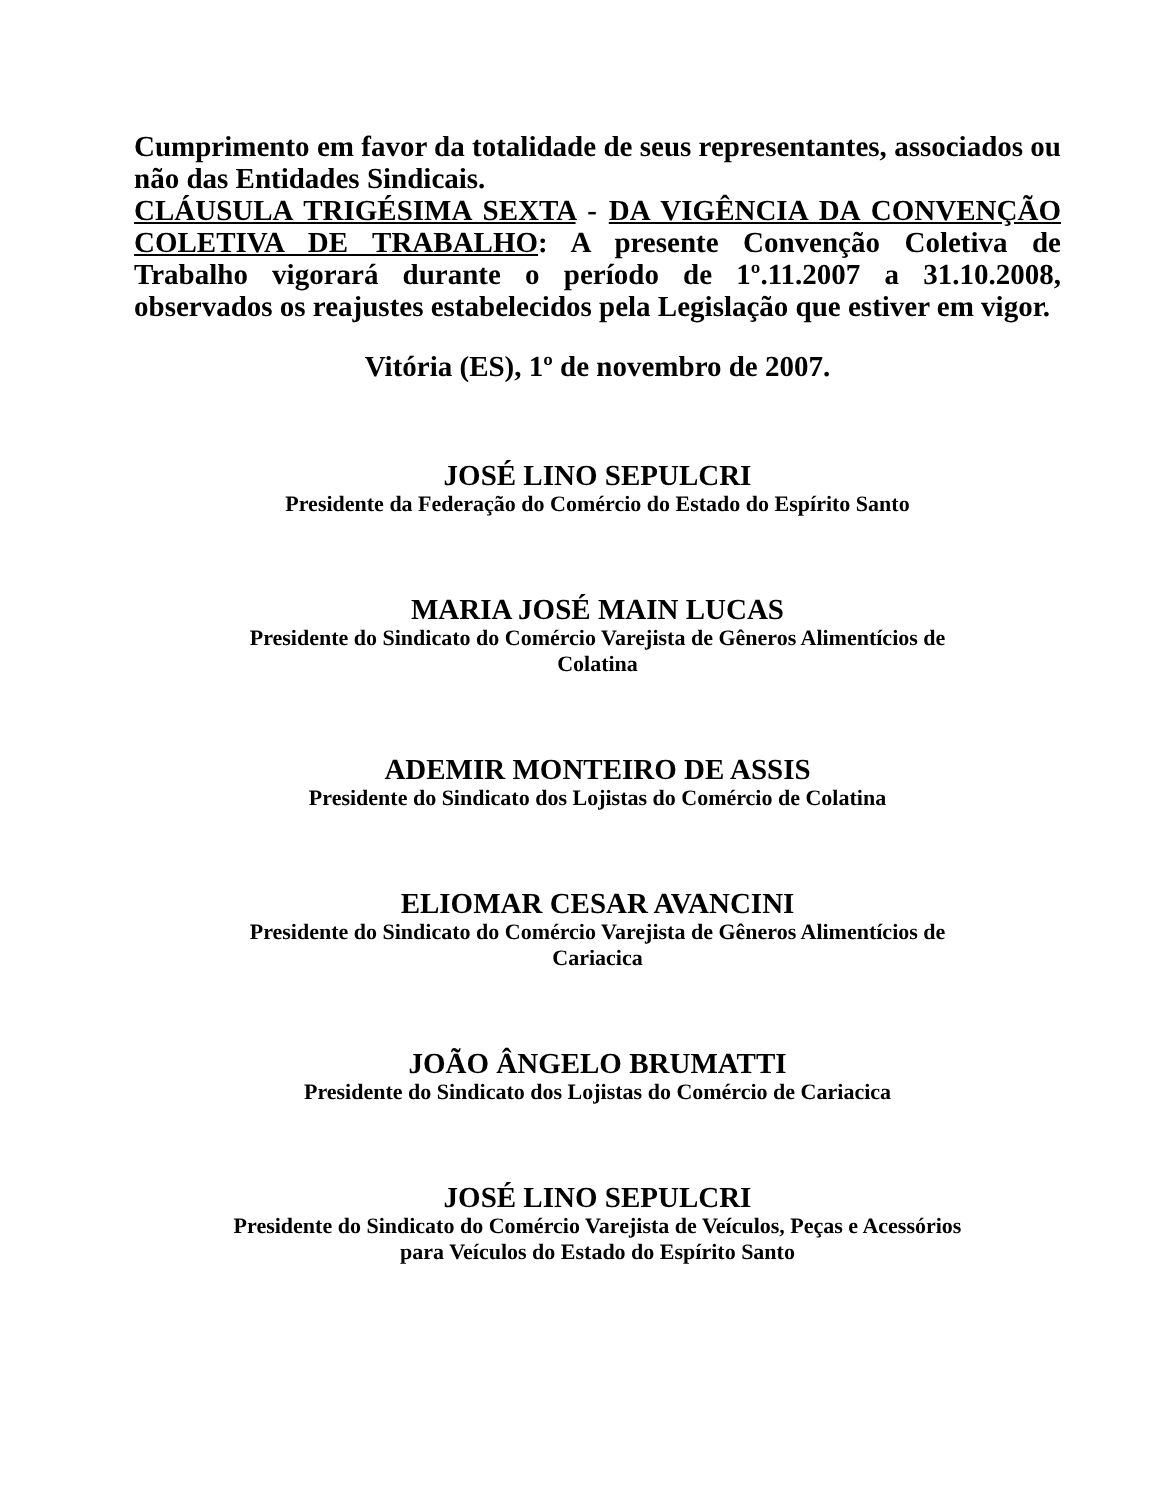Cumprimento em favor da totalidade de seus representantes, associados ou não das Entidades Sindicais.
CLÁUSULA TRIGÉSIMA SEXTA - DA VIGÊNCIA DA CONVENÇÃO COLETIVA DE TRABALHO: A presente Convenção Coletiva de Trabalho vigorará durante o período de 1º.11.2007 a 31.10.2008, observados os reajustes estabelecidos pela Legislação que estiver em vigor.
Vitória (ES), 1º de novembro de 2007.
JOSÉ LINO SEPULCRI
Presidente da Federação do Comércio do Estado do Espírito Santo
MARIA JOSÉ MAIN LUCAS
Presidente do Sindicato do Comércio Varejista de Gêneros Alimentícios de
Colatina
ADEMIR MONTEIRO DE ASSIS
Presidente do Sindicato dos Lojistas do Comércio de Colatina
ELIOMAR CESAR AVANCINI
Presidente do Sindicato do Comércio Varejista de Gêneros Alimentícios de
Cariacica
JOÃO ÂNGELO BRUMATTI
Presidente do Sindicato dos Lojistas do Comércio de Cariacica
JOSÉ LINO SEPULCRI
Presidente do Sindicato do Comércio Varejista de Veículos, Peças e Acessórios
para Veículos do Estado do Espírito Santo